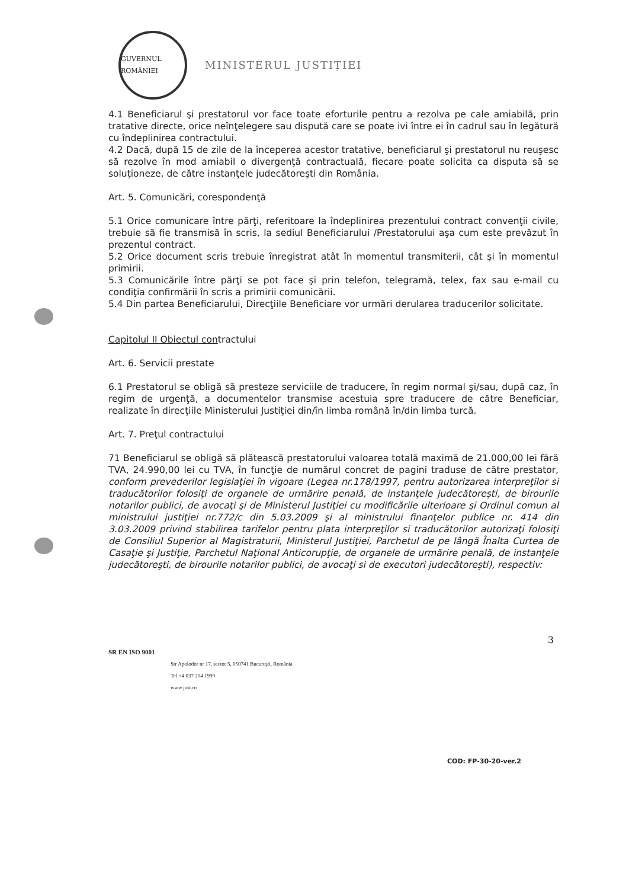GUVERNUL ROMÂNIEI
MINISTERUL JUSTIȚIEI
4.1 Beneficiarul şi prestatorul vor face toate eforturile pentru a rezolva pe cale amiabilă, prin tratative directe, orice neînţelegere sau dispută care se poate ivi între ei în cadrul sau în legătură cu îndeplinirea contractului.
4.2 Dacă, după 15 de zile de la începerea acestor tratative, beneficiarul şi prestatorul nu reuşesc să rezolve în mod amiabil o divergenţă contractuală, fiecare poate solicita ca disputa să se soluţioneze, de către instanţele judecătoreşti din România.
Art. 5. Comunicări, corespondenţă
5.1 Orice comunicare între părţi, referitoare la îndeplinirea prezentului contract convenţii civile, trebuie să fie transmisă în scris, la sediul Beneficiarului /Prestatorului aşa cum este prevăzut în prezentul contract.
5.2 Orice document scris trebuie înregistrat atât în momentul transmiterii, cât şi în momentul primirii.
5.3 Comunicările între părţi se pot face şi prin telefon, telegramă, telex, fax sau e-mail cu condiţia confirmării în scris a primirii comunicării.
5.4 Din partea Beneficiarului, Direcţiile Beneficiare vor urmări derularea traducerilor solicitate.
Capitolul II Obiectul contractului
Art. 6. Servicii prestate
6.1 Prestatorul se obligă să presteze serviciile de traducere, în regim normal şi/sau, după caz, în regim de urgenţă, a documentelor transmise acestuia spre traducere de către Beneficiar, realizate în direcţiile Ministerului Justiţiei din/în limba română în/din limba turcă.
Art. 7. Preţul contractului
71 Beneficiarul se obligă să plătească prestatorului valoarea totală maximă de 21.000,00 lei fără TVA, 24.990,00 lei cu TVA, în funcţie de numărul concret de pagini traduse de către prestator, conform prevederilor legislaţiei în vigoare (Legea nr.178/1997, pentru autorizarea interpreţilor si traducătorilor folosiţi de organele de urmărire penală, de instanţele judecătoreşti, de birourile notarilor publici, de avocaţi şi de Ministerul Justiţiei cu modificările ulterioare şi Ordinul comun al ministrului justiţiei nr.772/c din 5.03.2009 şi al ministrului finanţelor publice nr. 414 din 3.03.2009 privind stabilirea tarifelor pentru plata interpreţilor si traducătorilor autorizaţi folosiţi de Consiliul Superior al Magistraturii, Ministerul Justiţiei, Parchetul de pe lângă Înalta Curtea de Casaţie şi Justiţie, Parchetul Naţional Anticorupţie, de organele de urmărire penală, de instanţele judecătoreşti, de birourile notarilor publici, de avocaţi si de executori judecătoreşti), respectiv:
3
SR EN ISO 9001
Str Apolodor nr 17, sector 5, 050741 Bucureşti, România
Tel +4 037 204 1999
www.just.ro
COD: FP-30-20-ver.2